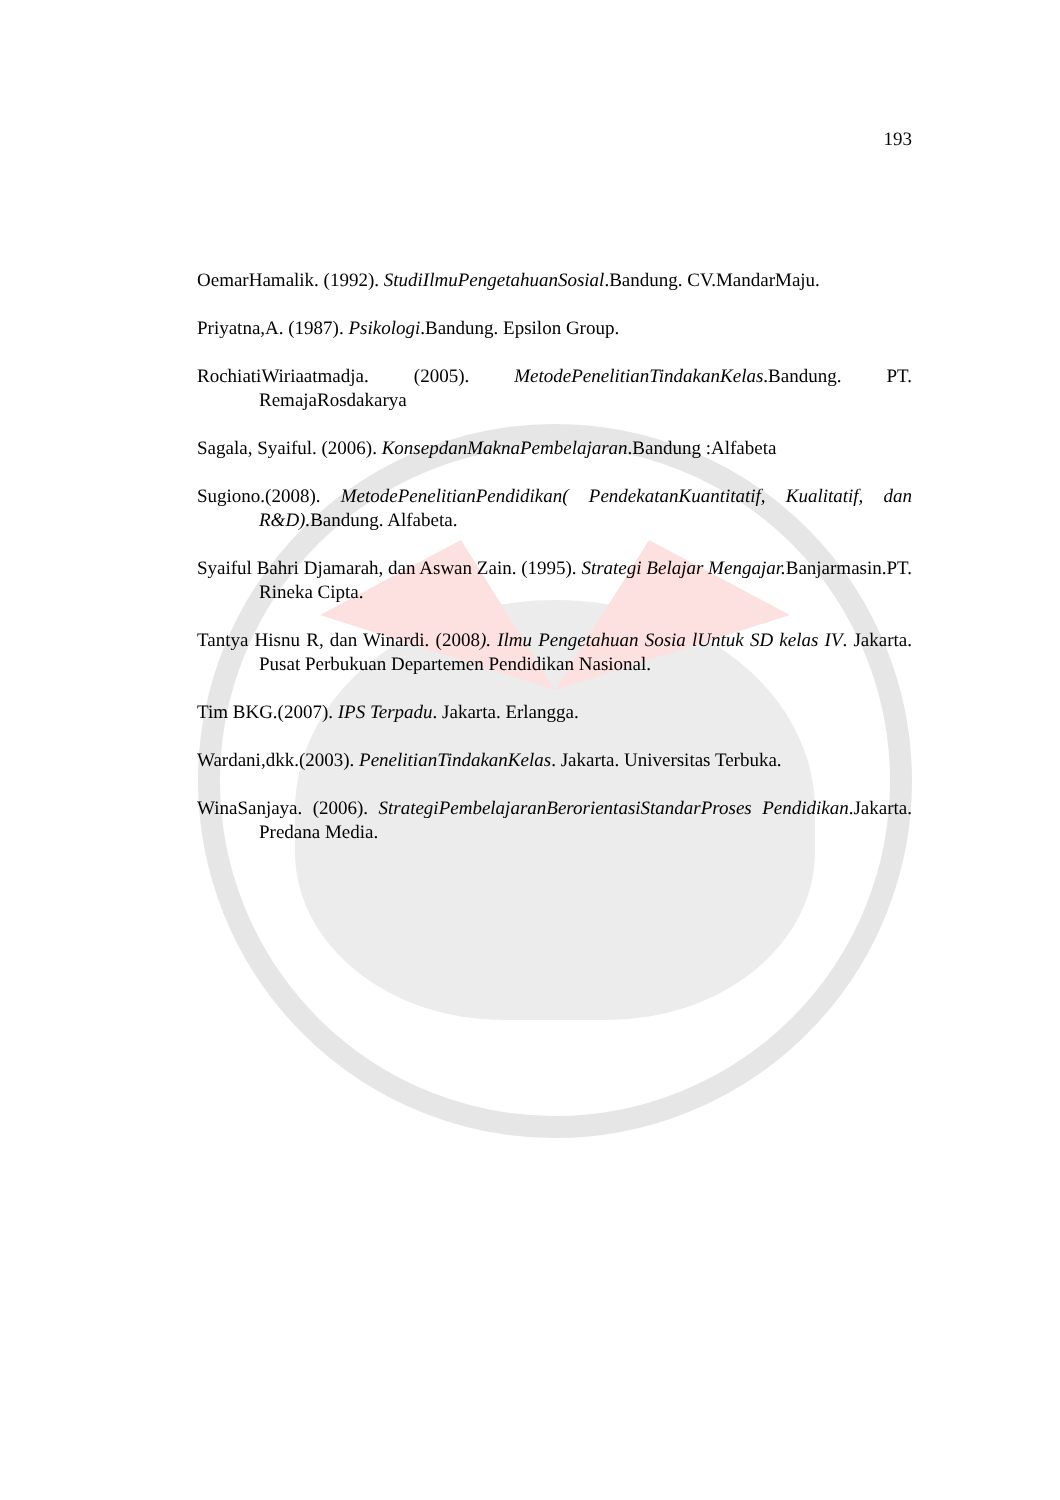193
OemarHamalik. (1992). StudiIlmuPengetahuanSosial.Bandung. CV.MandarMaju.
Priyatna,A. (1987). Psikologi.Bandung. Epsilon Group.
RochiatiWiriaatmadja. (2005). MetodePenelitianTindakanKelas.Bandung. PT. RemajaRosdakarya
Sagala, Syaiful. (2006). KonsepdanMaknaPembelajaran.Bandung :Alfabeta
Sugiono.(2008). MetodePenelitianPendidikan( PendekatanKuantitatif, Kualitatif, dan R&D). Bandung. Alfabeta.
Syaiful Bahri Djamarah, dan Aswan Zain. (1995). Strategi Belajar Mengajar. Banjarmasin.PT. Rineka Cipta.
Tantya Hisnu R, dan Winardi. (2008). Ilmu Pengetahuan Sosia lUntuk SD kelas IV. Jakarta. Pusat Perbukuan Departemen Pendidikan Nasional.
Tim BKG.(2007). IPS Terpadu. Jakarta. Erlangga.
Wardani,dkk.(2003). PenelitianTindakanKelas. Jakarta. Universitas Terbuka.
WinaSanjaya. (2006). StrategiPembelajaranBerorientasiStandarProses Pendidikan.Jakarta. Predana Media.